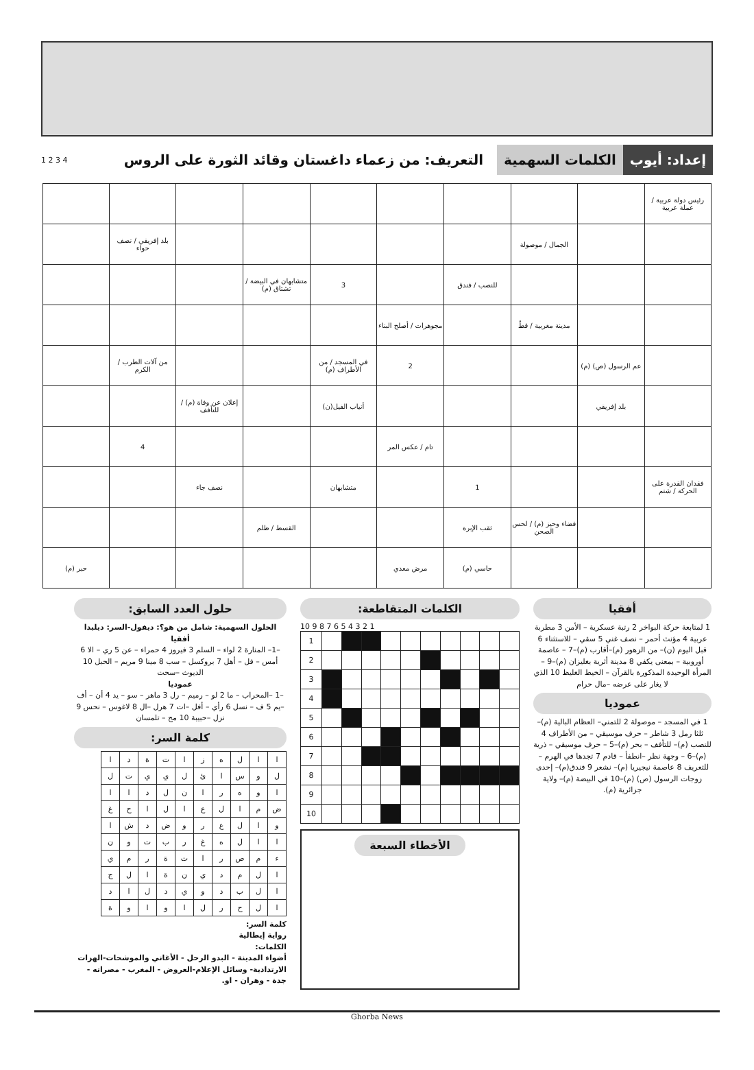إعداد: أيوب الكلمات السهمية التعريف: من زعماء داغستان وقائد الثورة على الروس 1 2 3 4
| رئيس دولة عربية / عملة عربية | | | | | | | | | |
| | | الجمال / موصولة | | | | | | بلد إفريقي / نصف حواء | |
| | | | للنصب / فندق | | 3 | متشابهان في البيضة / تشتاق (م) | | | |
| | | مدينة مغربية / قطٌ | | مجوهرات / أصلح البناء | | | | | |
| | عم الرسول (ص) (م) | | | 2 | في المسجد / من الأطراف (م) | | | من آلات الطرب / الكرم | |
| | بلد إفريقي | | | | أنياب الفيل(ن) | | إعلان عن وفاة (م) / للتأفف | | |
| | | | | تام / عكس المر | | | | 4 | |
| فقدان القدرة على الحركة / شتم | | | 1 | | متشابهان | | نصف جاء | | |
| | | فضاء وحيز (م) / لحس الصحن | ثقب الإبرة | | | القسط / ظلم | | | |
| | | | حاسي (م) | مرض معدي | | | | | حبر (م) |
أفقيا
1 لمتابعة حركة البواخر 2 رتبة عسكرية – الأمن 3 مطربة عربية 4 مؤنث أحمر – نصف غني 5 سقي – للاستثناء 6 قبل اليوم (ن)– من الزهور (م)–أقارب (م)–7 – عاصمة أوروبية – بمعنى يكفي 8 مدينة أثرية بغليزان (م)–9 – المرأة الوحيدة المذكورة بالقرآن – الخيط الغليظ 10 الذي لا يغار على عرضه –مال حرام
عموديا
1 في المسجد – موصولة 2 للتمني– العظام البالية (م)–ثلثا رمل 3 شاطر – حرف موسيقي – من الأطراف 4 للنصب (م)– للتأفف – بحر (م)–5 – حرف موسيقي – ذرية (م)–6 – وجهة نظر –انطفأ – قادم 7 تجدها في الهرم – للتعريف 8 عاصمة نيجيريا (م)– نشعر 9 فندق(م)– إحدى زوجات الرسول (ص) (م)–10 في البيضة (م)– ولاية جزائرية (م).
الكلمات المتقاطعة:
10 9 8 7 6 5 4 3 2 1
| | | | | | | | | | | 1 |
| | | | | | | | | | | 2 |
| | | | | | | | | | | 3 |
| | | | | | | | | | | 4 |
| | | | | | | | | | | 5 |
| | | | | | | | | | | 6 |
| | | | | | | | | | | 7 |
| | | | | | | | | | | 8 |
| | | | | | | | | | | 9 |
| | | | | | | | | | | 10 |
الأخطاء السبعة
حلول العدد السابق:
الحلول السهمية: شامل من هو؟: ديفول-السر: ديلبدا
أفقيا
–1– المنارة 2 لواء – السلم 3 فيروز 4 حمراء – عن 5 ري – الا 6 أمس – فل – أهل 7 بروكسل – سب 8 مينا 9 مريم – الحبل 10 الديوث –سحت
عموديا
–1 –المحراب – ما 2 لو – رميم – رل 3 ماهر – سو – يد 4 أن – أف –يم 5 ف – نسل 6 رأي – أفل –ات 7 هرل –ال 8 لاغوس – نحس 9 نزل –حبيبة 10 مح – تلمسان
كلمة السر:
| ا | ا | ل | ه | ز | ا | ت | ة | د | ا |
| ل | و | س | ا | ئ | ل | ي | ي | ت | ل |
| ا | و | ه | ر | ا | ن | ل | د | ا | ا |
| ض | م | ا | ل | ع | ا | ل | ا | ح | غ |
| و | ا | ل | ع | ر | و | ض | د | ش | ا |
| ا | ا | ل | ه | غ | ر | ب | ت | و | ن |
| ء | م | ص | ر | ا | ت | ة | ر | م | ي |
| ا | ل | م | د | ي | ن | ة | ا | ل | ج |
| ا | ل | ب | د | و | ي | د | ل | ا | د |
| ا | ل | ح | ر | ل | ا | و | ا | و | ة |
كلمة السر:
رواية إيطالية
الكلمات:
أضواء المدينة - البدو الرحل - الأغاني والموشحات-الهزات الارتدادية- وسائل الإعلام-العروض - المغرب - مصراته - جدة - وهران - او.
Ghorba News